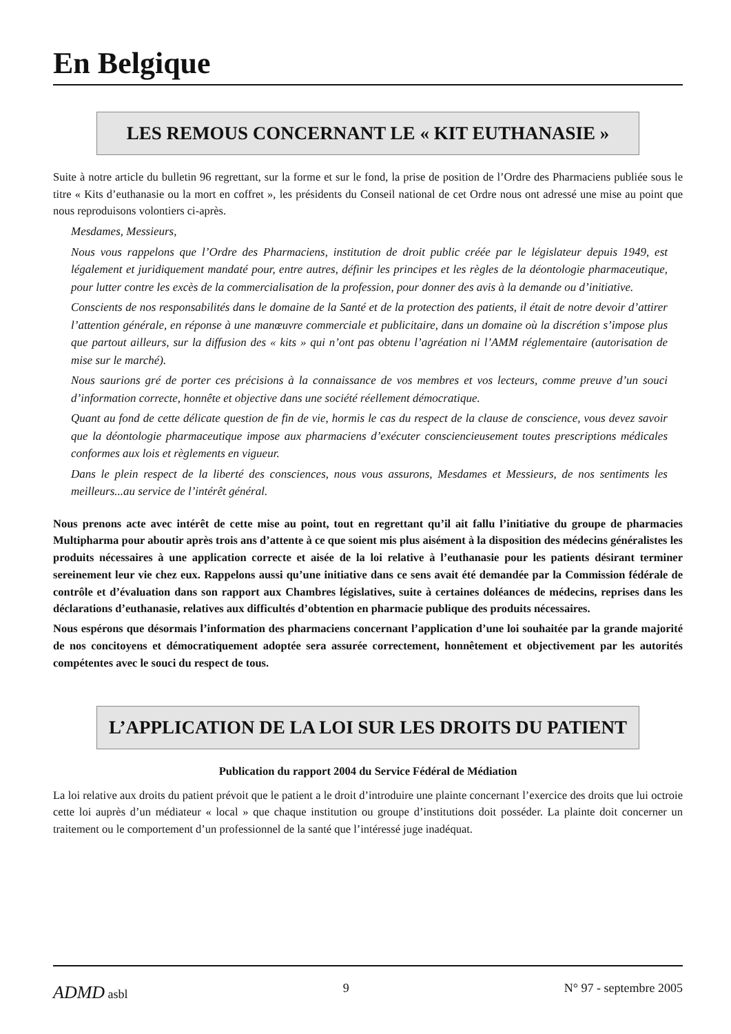En Belgique
LES REMOUS CONCERNANT LE « KIT EUTHANASIE »
Suite à notre article du bulletin 96 regrettant, sur la forme et sur le fond, la prise de position de l’Ordre des Pharmaciens publiée sous le titre « Kits d’euthanasie ou la mort en coffret », les présidents du Conseil national de cet Ordre nous ont adressé une mise au point que nous reproduisons volontiers ci-après.
Mesdames, Messieurs,
Nous vous rappelons que l’Ordre des Pharmaciens, institution de droit public créée par le législateur depuis 1949, est légalement et juridiquement mandaté pour, entre autres, définir les principes et les règles de la déontologie pharmaceutique, pour lutter contre les excès de la commercialisation de la profession, pour donner des avis à la demande ou d’initiative.
Conscients de nos responsabilités dans le domaine de la Santé et de la protection des patients, il était de notre devoir d’attirer l’attention générale, en réponse à une manœuvre commerciale et publicitaire, dans un domaine où la discrétion s’impose plus que partout ailleurs, sur la diffusion des « kits » qui n’ont pas obtenu l’agréation ni l’AMM réglementaire (autorisation de mise sur le marché).
Nous saurions gré de porter ces précisions à la connaissance de vos membres et vos lecteurs, comme preuve d’un souci d’information correcte, honnête et objective dans une société réellement démocratique.
Quant au fond de cette délicate question de fin de vie, hormis le cas du respect de la clause de conscience, vous devez savoir que la déontologie pharmaceutique impose aux pharmaciens d’exécuter consciencieusement toutes prescriptions médicales conformes aux lois et règlements en vigueur.
Dans le plein respect de la liberté des consciences, nous vous assurons, Mesdames et Messieurs, de nos sentiments les meilleurs...au service de l’intérêt général.
Nous prenons acte avec intérêt de cette mise au point, tout en regrettant qu’il ait fallu l’initiative du groupe de pharmacies Multipharma pour aboutir après trois ans d’attente à ce que soient mis plus aisément à la disposition des médecins généralistes les produits nécessaires à une application correcte et aisée de la loi relative à l’euthanasie pour les patients désirant terminer sereinement leur vie chez eux. Rappelons aussi qu’une initiative dans ce sens avait été demandée par la Commission fédérale de contrôle et d’évaluation dans son rapport aux Chambres législatives, suite à certaines doléances de médecins, reprises dans les déclarations d’euthanasie, relatives aux difficultés d’obtention en pharmacie publique des produits nécessaires.
Nous espérons que désormais l’information des pharmaciens concernant l’application d’une loi souhaitée par la grande majorité de nos concitoyens et démocratiquement adoptée sera assurée correctement, honnêtement et objectivement par les autorités compétentes avec le souci du respect de tous.
L’APPLICATION DE LA LOI SUR LES DROITS DU PATIENT
Publication du rapport 2004 du Service Fédéral de Médiation
La loi relative aux droits du patient prévoit que le patient a le droit d’introduire une plainte concernant l’exercice des droits que lui octroie cette loi auprès d’un médiateur « local » que chaque institution ou groupe d’institutions doit posséder. La plainte doit concerner un traitement ou le comportement d’un professionnel de la santé que l’intéressé juge inadéquat.
ADMD asbl 9 N° 97 - septembre 2005